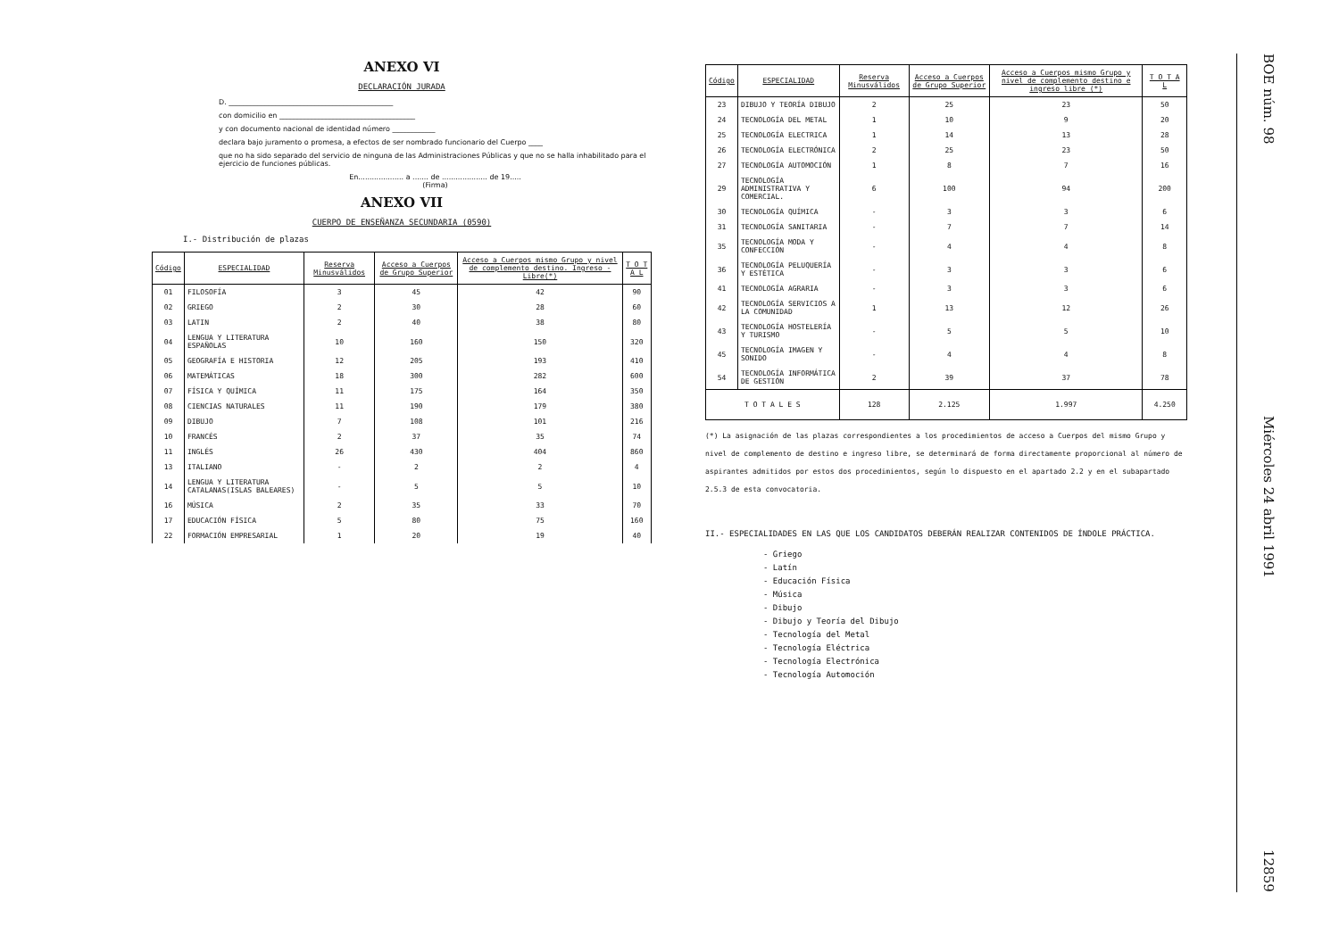ANEXO VI
DECLARACIÓN JURADA
D. ______________________________________________
con domicilio en ______________________________________
y con documento nacional de identidad número ____________
declara bajo juramento o promesa, a efectos de ser nombrado funcionario del Cuerpo ____
que no ha sido separado del servicio de ninguna de las Administraciones Públicas y que no se halla inhabilitado para el ejercicio de funciones públicas.
En.................... a ....... de .................... de 19.....
(Firma)
ANEXO VII
CUERPO DE ENSEÑANZA SECUNDARIA (0590)
I.- Distribución de plazas
| Código | ESPECIALIDAD | Reserva Minusválidos | Acceso a Cuerpos de Grupo Superior | Acceso a Cuerpos mismo Grupo y nivel de complemento destino. Ingreso - Libre(*) | T O T A L |
| --- | --- | --- | --- | --- | --- |
| 01 | FILOSOFÍA | 3 | 45 | 42 | 90 |
| 02 | GRIEGO | 2 | 30 | 28 | 60 |
| 03 | LATIN | 2 | 40 | 38 | 80 |
| 04 | LENGUA Y LITERATURA ESPAÑOLAS | 10 | 160 | 150 | 320 |
| 05 | GEOGRAFÍA E HISTORIA | 12 | 205 | 193 | 410 |
| 06 | MATEMÁTICAS | 18 | 300 | 282 | 600 |
| 07 | FÍSICA Y QUÍMICA | 11 | 175 | 164 | 350 |
| 08 | CIENCIAS NATURALES | 11 | 190 | 179 | 380 |
| 09 | DIBUJO | 7 | 108 | 101 | 216 |
| 10 | FRANCÉS | 2 | 37 | 35 | 74 |
| 11 | INGLÉS | 26 | 430 | 404 | 860 |
| 13 | ITALIANO | - | 2 | 2 | 4 |
| 14 | LENGUA Y LITERATURA CATALANAS(ISLAS BALEARES) | - | 5 | 5 | 10 |
| 16 | MÚSICA | 2 | 35 | 33 | 70 |
| 17 | EDUCACIÓN FÍSICA | 5 | 80 | 75 | 160 |
| 22 | FORMACIÓN EMPRESARIAL | 1 | 20 | 19 | 40 |
| Código | ESPECIALIDAD | Reserva Minusválidos | Acceso a Cuerpos de Grupo Superior | Acceso a Cuerpos mismo Grupo y nivel de complemento destino e ingreso libre (*) | T O T A L |
| --- | --- | --- | --- | --- | --- |
| 23 | DIBUJO Y TEORÍA DIBUJO | 2 | 25 | 23 | 50 |
| 24 | TECNOLOGÍA DEL METAL | 1 | 10 | 9 | 20 |
| 25 | TECNOLOGÍA ELECTRICA | 1 | 14 | 13 | 28 |
| 26 | TECNOLOGÍA ELECTRÓNICA | 2 | 25 | 23 | 50 |
| 27 | TECNOLOGÍA AUTOMOCIÓN | 1 | 8 | 7 | 16 |
| 29 | TECNOLOGÍA ADMINISTRATIVA Y COMERCIAL. | 6 | 100 | 94 | 200 |
| 30 | TECNOLOGÍA QUÍMICA | - | 3 | 3 | 6 |
| 31 | TECNOLOGÍA SANITARIA | - | 7 | 7 | 14 |
| 35 | TECNOLOGÍA MODA Y CONFECCIÓN | - | 4 | 4 | 8 |
| 36 | TECNOLOGÍA PELUQUERÍA Y ESTÉTICA | - | 3 | 3 | 6 |
| 41 | TECNOLOGÍA AGRARIA | - | 3 | 3 | 6 |
| 42 | TECNOLOGÍA SERVICIOS A LA COMUNIDAD | 1 | 13 | 12 | 26 |
| 43 | TECNOLOGÍA HOSTELERÍA Y TURISMO | - | 5 | 5 | 10 |
| 45 | TECNOLOGÍA IMAGEN Y SONIDO | - | 4 | 4 | 8 |
| 54 | TECNOLOGÍA INFORMÁTICA DE GESTIÓN | 2 | 39 | 37 | 78 |
| T O T A L E S | | 128 | 2.125 | 1.997 | 4.250 |
(*) La asignación de las plazas correspondientes a los procedimientos de acceso a Cuerpos del mismo Grupo y nivel de complemento de destino e ingreso libre, se determinará de forma directamente proporcional al número de aspirantes admitidos por estos dos procedimientos, según lo dispuesto en el apartado 2.2 y en el subapartado 2.5.3 de esta convocatoria.
II.- ESPECIALIDADES EN LAS QUE LOS CANDIDATOS DEBERÁN REALIZAR CONTENIDOS DE ÍNDOLE PRÁCTICA.
- Griego
- Latín
- Educación Física
- Música
- Dibujo
- Dibujo y Teoría del Dibujo
- Tecnología del Metal
- Tecnología Eléctrica
- Tecnología Electrónica
- Tecnología Automoción
BOE núm. 98 Miércoles 24 abril 1991 12859